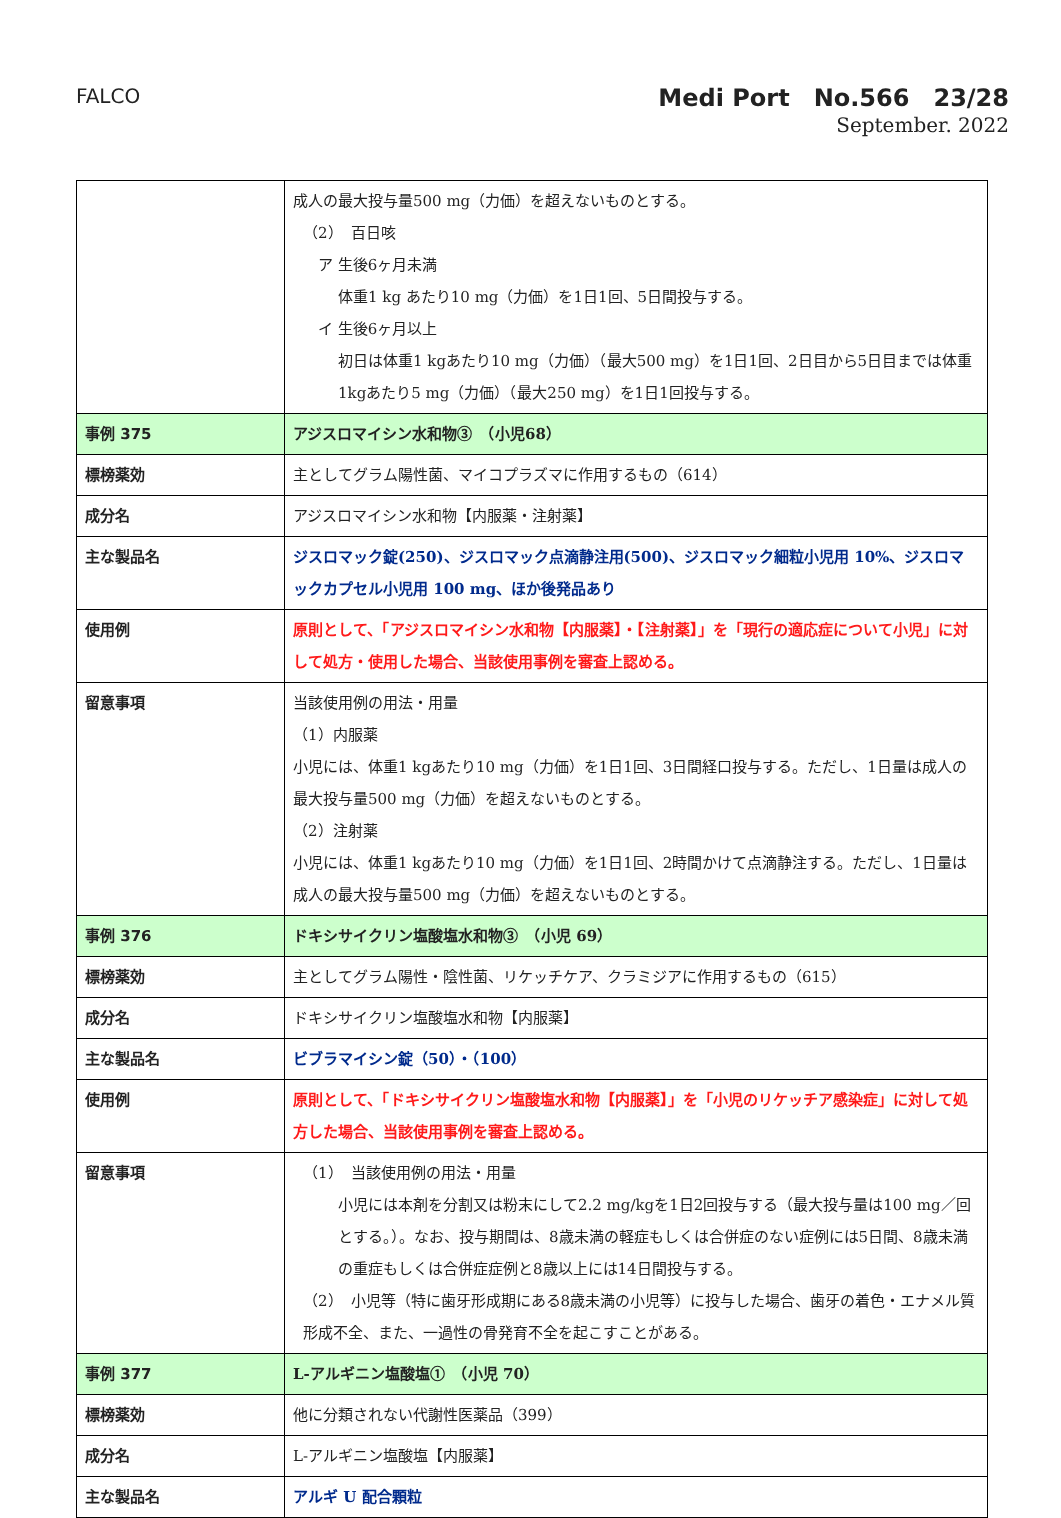FALCO
Medi Port　No.566　23/28
September. 2022
| | 成人の最大投与量500 mg（力価）を超えないものとする。 （2） 百日咳 ア 生後6ヶ月未満 体重1 kg あたり10 mg（力価）を1日1回、5日間投与する。 イ 生後6ヶ月以上 初日は体重1 kgあたり10 mg（力価）（最大500 mg）を1日1回、2日目から5日目までは体重1kgあたり5 mg（力価）（最大250 mg）を1日1回投与する。 |
| 事例 375 | アジスロマイシン水和物③ （小児68） |
| 標榜薬効 | 主としてグラム陽性菌、マイコプラズマに作用するもの（614） |
| 成分名 | アジスロマイシン水和物【内服薬・注射薬】 |
| 主な製品名 | ジスロマック錠(250)、ジスロマック点滴静注用(500)、ジスロマック細粒小児用 10%、ジスロマックカプセル小児用 100 mg、ほか後発品あり |
| 使用例 | 原則として、「アジスロマイシン水和物【内服薬】・【注射薬】」を「現行の適応症について小児」に対して処方・使用した場合、当該使用事例を審査上認める。 |
| 留意事項 | 当該使用例の用法・用量 （1）内服薬 小児には、体重1 kgあたり10 mg（力価）を1日1回、3日間経口投与する。ただし、1日量は成人の最大投与量500 mg（力価）を超えないものとする。 （2）注射薬 小児には、体重1 kgあたり10 mg（力価）を1日1回、2時間かけて点滴静注する。ただし、1日量は成人の最大投与量500 mg（力価）を超えないものとする。 |
| 事例 376 | ドキシサイクリン塩酸塩水和物③ （小児 69） |
| 標榜薬効 | 主としてグラム陽性・陰性菌、リケッチケア、クラミジアに作用するもの（615） |
| 成分名 | ドキシサイクリン塩酸塩水和物【内服薬】 |
| 主な製品名 | ビブラマイシン錠（50）・（100） |
| 使用例 | 原則として、「ドキシサイクリン塩酸塩水和物【内服薬】」を「小児のリケッチア感染症」に対して処方した場合、当該使用事例を審査上認める。 |
| 留意事項 | （1） 当該使用例の用法・用量 小児には本剤を分割又は粉末にして2.2 mg/kgを1日2回投与する（最大投与量は100 mg／回とする。）。なお、投与期間は、8歳未満の軽症もしくは合併症のない症例には5日間、8歳未満の重症もしくは合併症症例と8歳以上には14日間投与する。 （2） 小児等（特に歯牙形成期にある8歳未満の小児等）に投与した場合、歯牙の着色・エナメル質形成不全、また、一過性の骨発育不全を起こすことがある。 |
| 事例 377 | L-アルギニン塩酸塩① （小児 70） |
| 標榜薬効 | 他に分類されない代謝性医薬品（399） |
| 成分名 | L-アルギニン塩酸塩【内服薬】 |
| 主な製品名 | アルギ U 配合顆粒 |